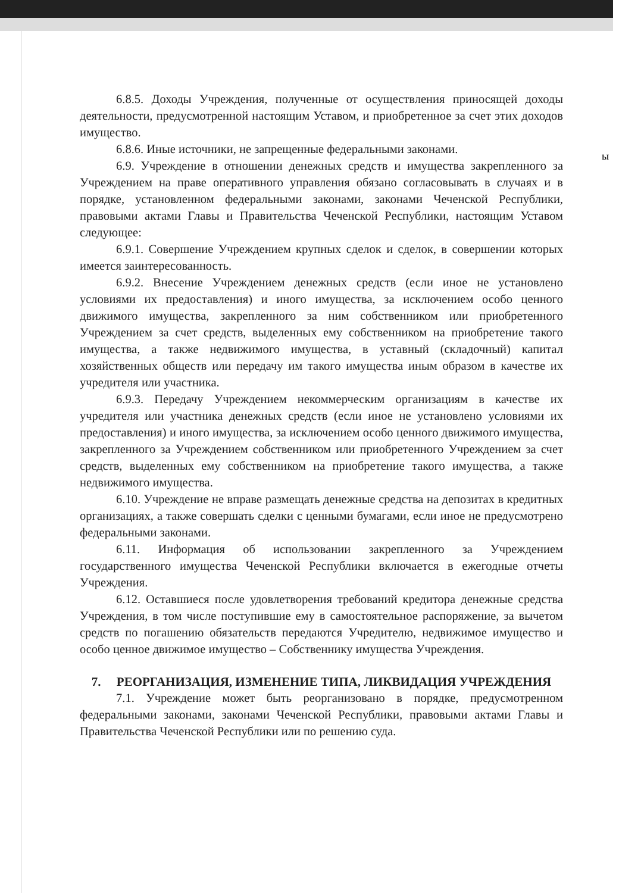6.8.5. Доходы Учреждения, полученные от осуществления приносящей доходы деятельности, предусмотренной настоящим Уставом, и приобретенное за счет этих доходов имущество.
6.8.6. Иные источники, не запрещенные федеральными законами.
6.9. Учреждение в отношении денежных средств и имущества закрепленного за Учреждением на праве оперативного управления обязано согласовывать в случаях и в порядке, установленном федеральными законами, законами Чеченской Республики, правовыми актами Главы и Правительства Чеченской Республики, настоящим Уставом следующее:
6.9.1. Совершение Учреждением крупных сделок и сделок, в совершении которых имеется заинтересованность.
6.9.2. Внесение Учреждением денежных средств (если иное не установлено условиями их предоставления) и иного имущества, за исключением особо ценного движимого имущества, закрепленного за ним собственником или приобретенного Учреждением за счет средств, выделенных ему собственником на приобретение такого имущества, а также недвижимого имущества, в уставный (складочный) капитал хозяйственных обществ или передачу им такого имущества иным образом в качестве их учредителя или участника.
6.9.3. Передачу Учреждением некоммерческим организациям в качестве их учредителя или участника денежных средств (если иное не установлено условиями их предоставления) и иного имущества, за исключением особо ценного движимого имущества, закрепленного за Учреждением собственником или приобретенного Учреждением за счет средств, выделенных ему собственником на приобретение такого имущества, а также недвижимого имущества.
6.10. Учреждение не вправе размещать денежные средства на депозитах в кредитных организациях, а также совершать сделки с ценными бумагами, если иное не предусмотрено федеральными законами.
6.11. Информация об использовании закрепленного за Учреждением государственного имущества Чеченской Республики включается в ежегодные отчеты Учреждения.
6.12. Оставшиеся после удовлетворения требований кредитора денежные средства Учреждения, в том числе поступившие ему в самостоятельное распоряжение, за вычетом средств по погашению обязательств передаются Учредителю, недвижимое имущество и особо ценное движимое имущество – Собственнику имущества Учреждения.
7. РЕОРГАНИЗАЦИЯ, ИЗМЕНЕНИЕ ТИПА, ЛИКВИДАЦИЯ УЧРЕЖДЕНИЯ
7.1. Учреждение может быть реорганизовано в порядке, предусмотренном федеральными законами, законами Чеченской Республики, правовыми актами Главы и Правительства Чеченской Республики или по решению суда.
ы